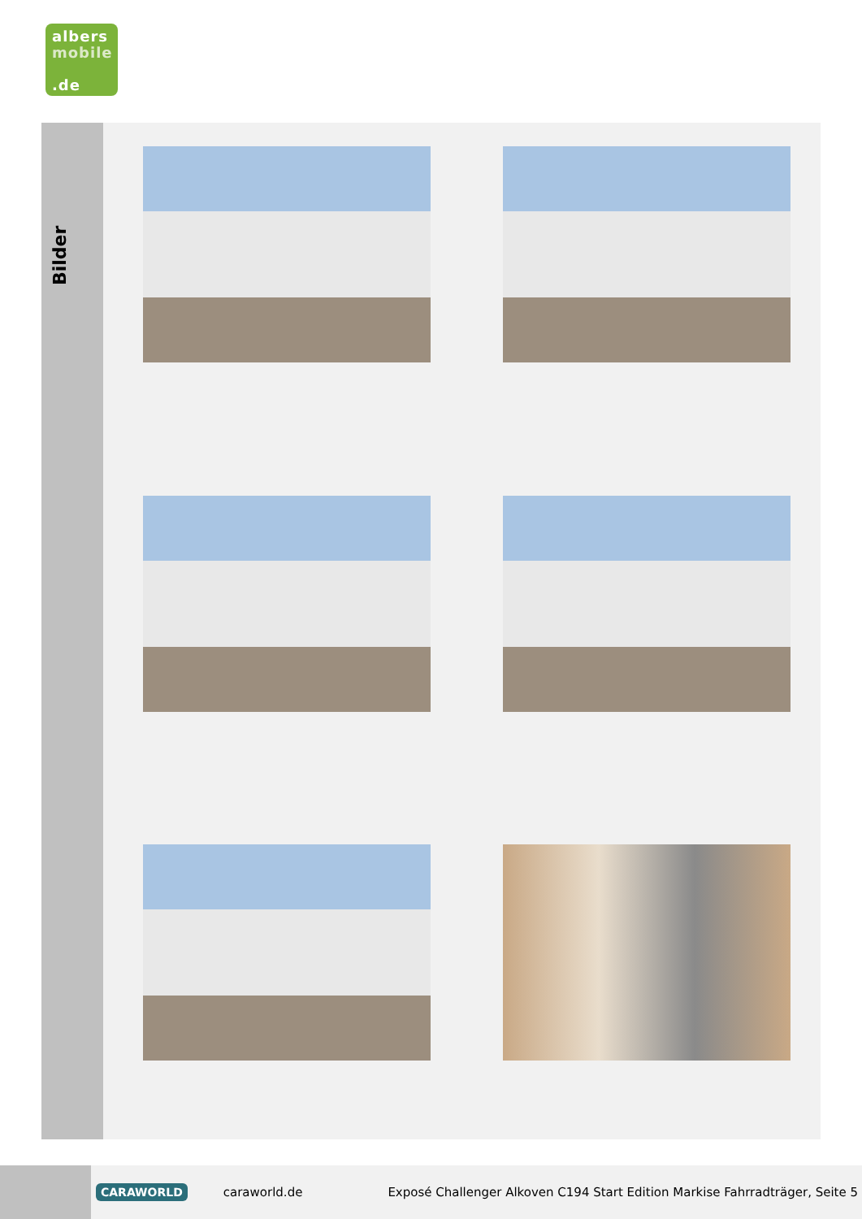albers
mobile
.de
Bilder
CARAWORLD caraworld.de Exposé Challenger Alkoven C194 Start Edition Markise Fahrradträger, Seite 5